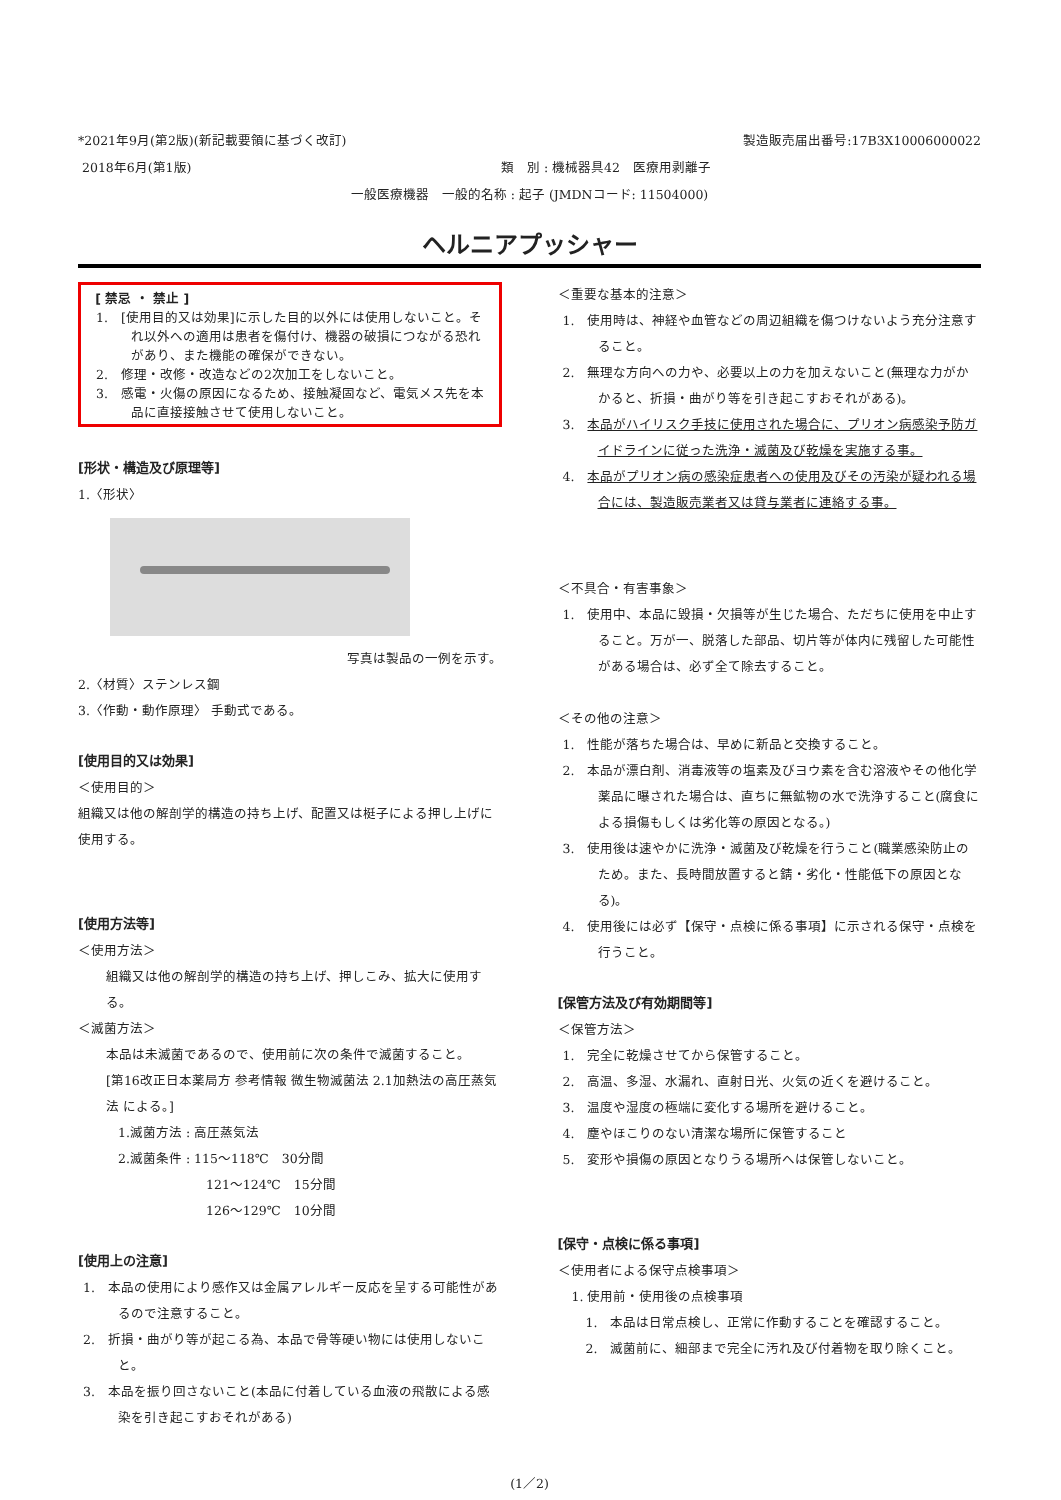*2021年9月(第2版)(新記載要領に基づく改訂) 製造販売届出番号:17B3X10006000022
2018年6月(第1版) 類　別 : 機械器具42　医療用剥離子
一般医療機器　一般的名称 : 起子 (JMDNコード: 11504000)
ヘルニアプッシャー
[ 禁忌 ・ 禁止 ]
1.　[使用目的又は効果]に示した目的以外には使用しないこと。それ以外への適用は患者を傷付け、機器の破損につながる恐れがあり、また機能の確保ができない。
2.　修理・改修・改造などの2次加工をしないこと。
3.　感電・火傷の原因になるため、接触凝固など、電気メス先を本品に直接接触させて使用しないこと。
[形状・構造及び原理等]
1.〈形状〉
写真は製品の一例を示す。
2.〈材質〉ステンレス鋼
3.〈作動・動作原理〉 手動式である。
[使用目的又は効果]
＜使用目的＞
組織又は他の解剖学的構造の持ち上げ、配置又は梃子による押し上げに使用する。
[使用方法等]
＜使用方法＞
組織又は他の解剖学的構造の持ち上げ、押しこみ、拡大に使用する。
＜滅菌方法＞
本品は未滅菌であるので、使用前に次の条件で滅菌すること。
[第16改正日本薬局方 参考情報 微生物滅菌法 2.1加熱法の高圧蒸気法 による。]
1.滅菌方法 : 高圧蒸気法
2.滅菌条件 : 115～118℃　30分間
121～124℃　15分間
126～129℃　10分間
[使用上の注意]
1.　本品の使用により感作又は金属アレルギー反応を呈する可能性があるので注意すること。
2.　折損・曲がり等が起こる為、本品で骨等硬い物には使用しないこと。
3.　本品を振り回さないこと(本品に付着している血液の飛散による感染を引き起こすおそれがある)
＜重要な基本的注意＞
1.　使用時は、神経や血管などの周辺組織を傷つけないよう充分注意すること。
2.　無理な方向への力や、必要以上の力を加えないこと(無理な力がかかると、折損・曲がり等を引き起こすおそれがある)。
3.　本品がハイリスク手技に使用された場合に、プリオン病感染予防ガイドラインに従った洗浄・滅菌及び乾燥を実施する事。
4.　本品がプリオン病の感染症患者への使用及びその汚染が疑われる場合には、製造販売業者又は貸与業者に連絡する事。
＜不具合・有害事象＞
1.　使用中、本品に毀損・欠損等が生じた場合、ただちに使用を中止すること。万が一、脱落した部品、切片等が体内に残留した可能性がある場合は、必ず全て除去すること。
＜その他の注意＞
1.　性能が落ちた場合は、早めに新品と交換すること。
2.　本品が漂白剤、消毒液等の塩素及びヨウ素を含む溶液やその他化学薬品に曝された場合は、直ちに無鉱物の水で洗浄すること(腐食による損傷もしくは劣化等の原因となる。)
3.　使用後は速やかに洗浄・滅菌及び乾燥を行うこと(職業感染防止のため。また、長時間放置すると錆・劣化・性能低下の原因となる)。
4.　使用後には必ず【保守・点検に係る事項】に示される保守・点検を行うこと。
[保管方法及び有効期間等]
＜保管方法＞
1.　完全に乾燥させてから保管すること。
2.　高温、多湿、水漏れ、直射日光、火気の近くを避けること。
3.　温度や湿度の極端に変化する場所を避けること。
4.　塵やほこりのない清潔な場所に保管すること
5.　変形や損傷の原因となりうる場所へは保管しないこと。
[保守・点検に係る事項]
＜使用者による保守点検事項＞
1. 使用前・使用後の点検事項
1.　本品は日常点検し、正常に作動することを確認すること。
2.　滅菌前に、細部まで完全に汚れ及び付着物を取り除くこと。
(1／2)